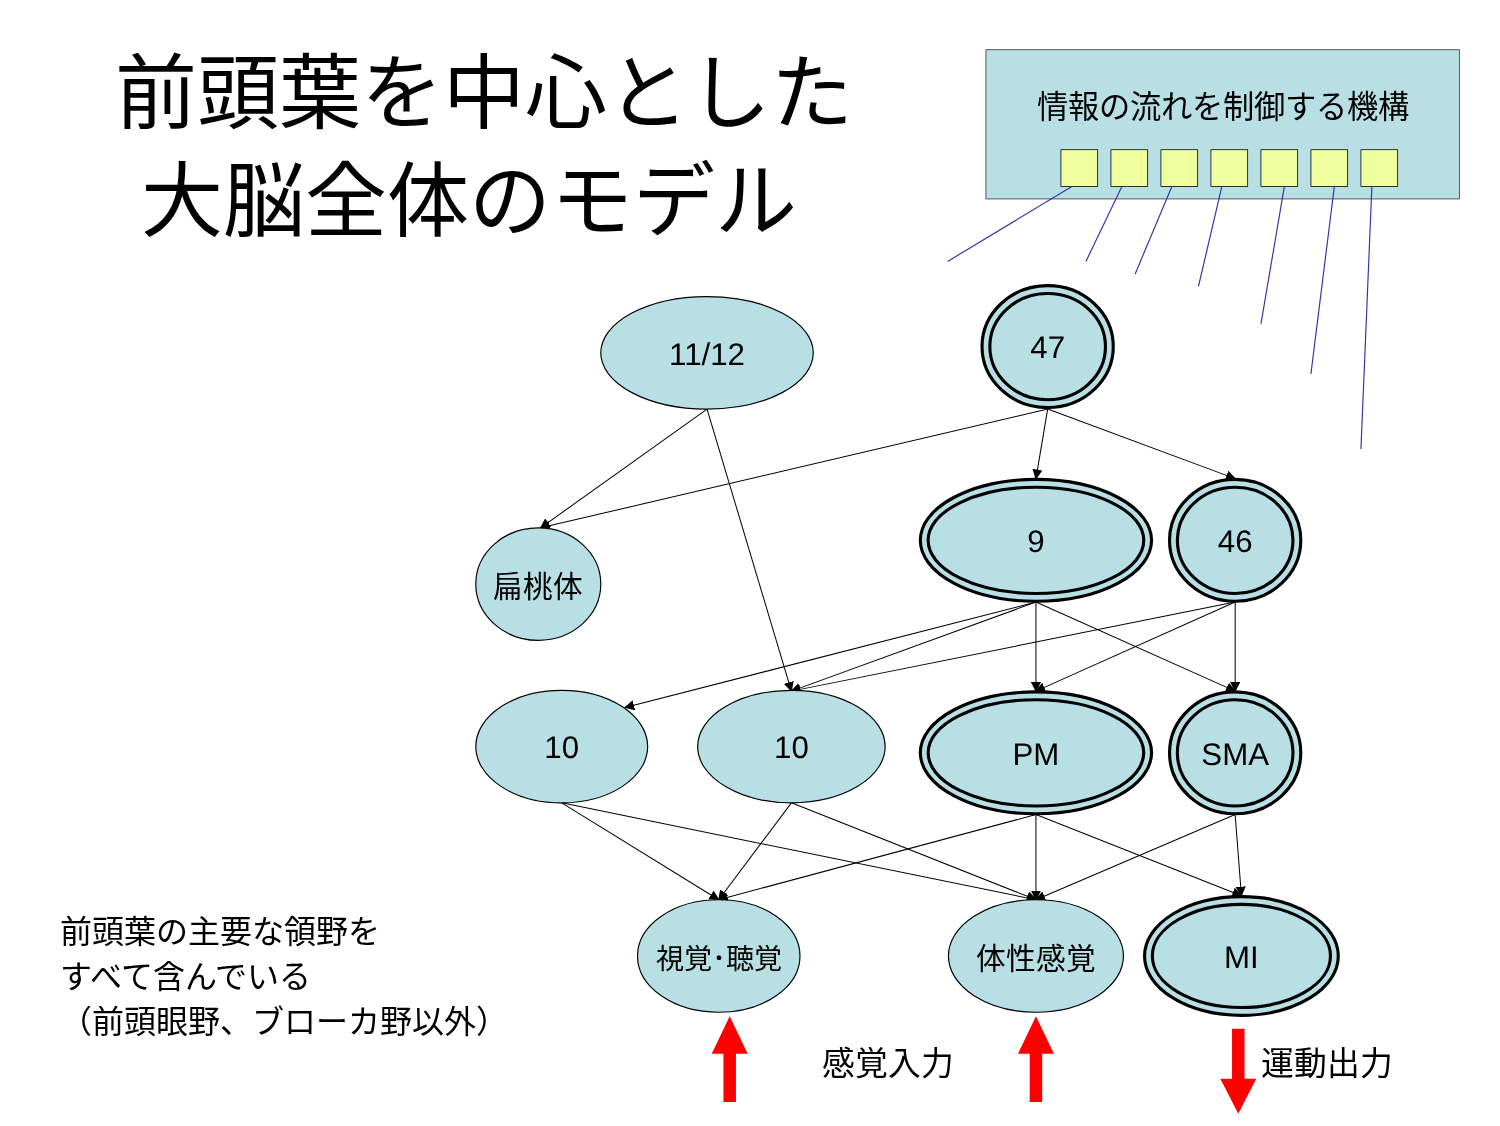前頭葉を中心とした
大脳全体のモデル
前頭葉の主要な領野を
すべて含んでいる
（前頭眼野、ブローカ野以外）
情報の流れを制御する機構
11/12
47
扁桃体
9
46
10
10
PM
SMA
視覚･聴覚
体性感覚
MI
感覚入力
運動出力